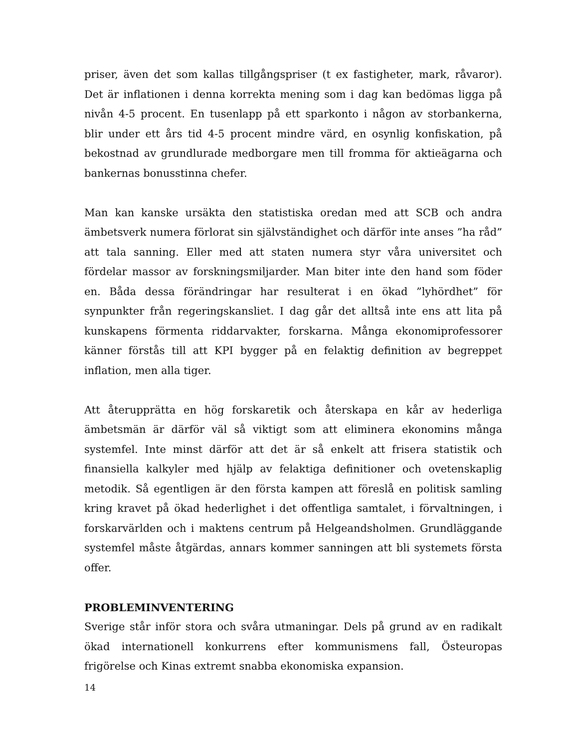priser, även det som kallas tillgångspriser (t ex fastigheter, mark, råvaror). Det är inflationen i denna korrekta mening som i dag kan bedömas ligga på nivån 4-5 procent. En tusenlapp på ett sparkonto i någon av storbankerna, blir under ett års tid 4-5 procent mindre värd, en osynlig konfiskation, på bekostnad av grundlurade medborgare men till fromma för aktieägarna och bankernas bonusstinna chefer.
Man kan kanske ursäkta den statistiska oredan med att SCB och andra ämbetsverk numera förlorat sin självständighet och därför inte anses ”ha råd” att tala sanning. Eller med att staten numera styr våra universitet och fördelar massor av forskningsmiljarder. Man biter inte den hand som föder en. Båda dessa förändringar har resulterat i en ökad ”lyhördhet” för synpunkter från regeringskansliet. I dag går det alltså inte ens att lita på kunskapens förmenta riddarvakter, forskarna. Många ekonomiprofessorer känner förstås till att KPI bygger på en felaktig definition av begreppet inflation, men alla tiger.
Att återupprätta en hög forskaretik och återskapa en kår av hederliga ämbetsmän är därför väl så viktigt som att eliminera ekonomins många systemfel. Inte minst därför att det är så enkelt att frisera statistik och finansiella kalkyler med hjälp av felaktiga definitioner och ovetenskaplig metodik. Så egentligen är den första kampen att föreslå en politisk samling kring kravet på ökad hederlighet i det offentliga samtalet, i förvaltningen, i forskarvärlden och i maktens centrum på Helgeandsholmen. Grundläggande systemfel måste åtgärdas, annars kommer sanningen att bli systemets första offer.
PROBLEMINVENTERING
Sverige står inför stora och svåra utmaningar. Dels på grund av en radikalt ökad internationell konkurrens efter kommunismens fall, Östeuropas frigörelse och Kinas extremt snabba ekonomiska expansion.
14